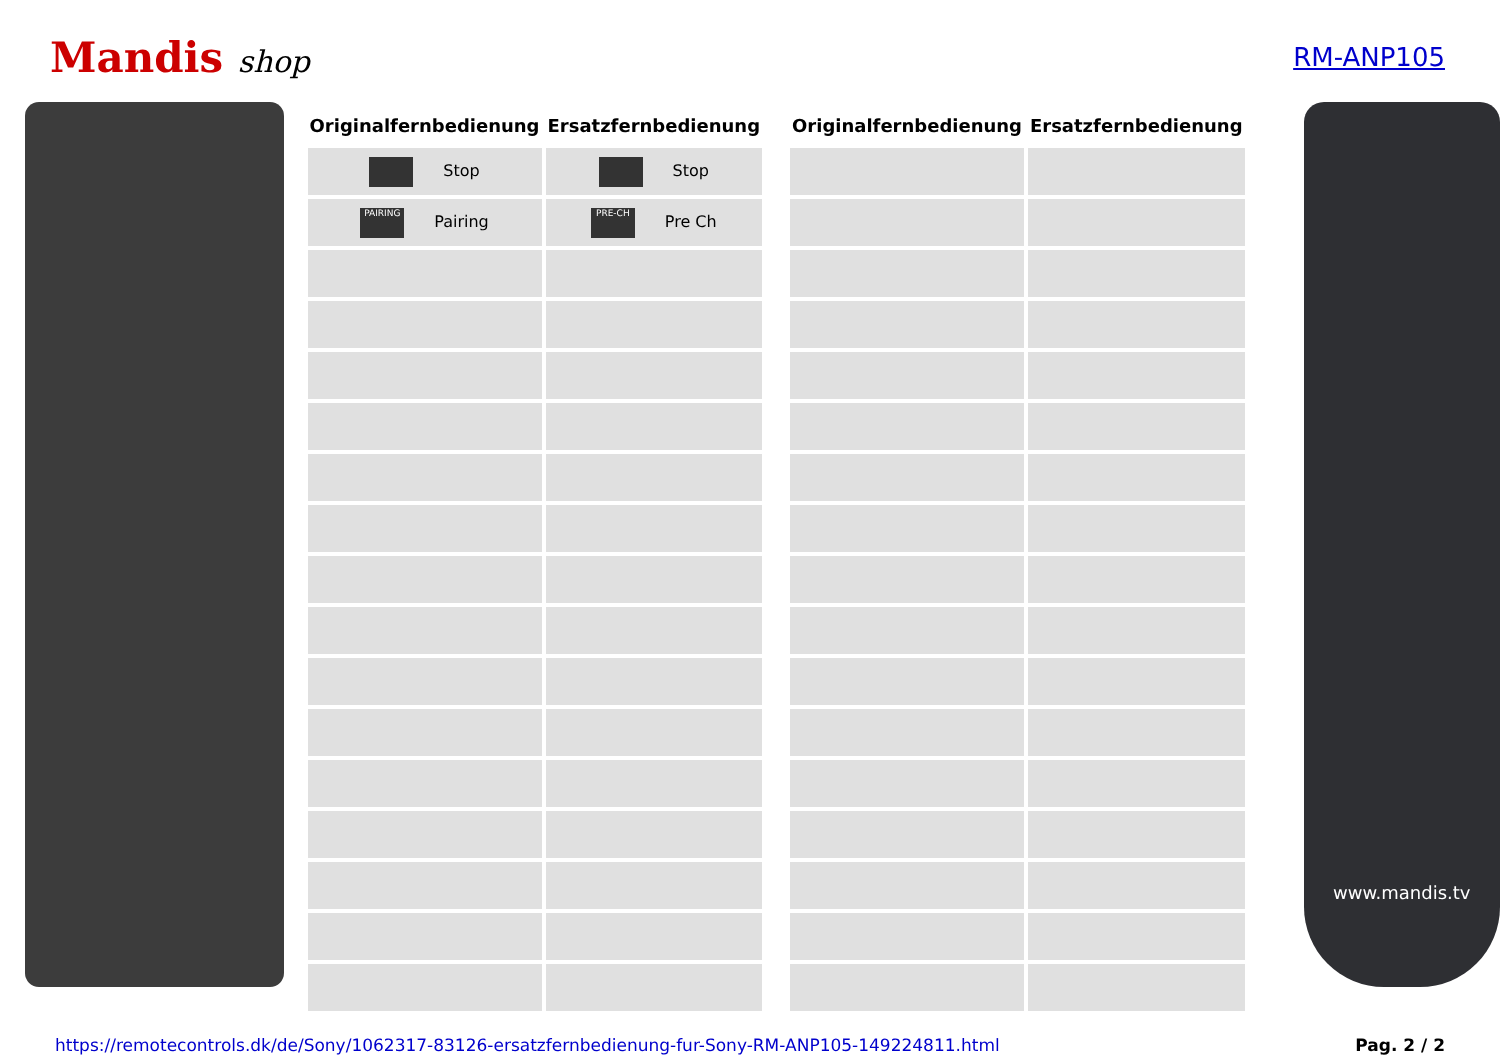Mandis shop
RM-ANP105
| Originalfernbedienung | Ersatzfernbedienung |
| --- | --- |
| Stop | Stop |
| PAIRING Pairing | PRE-CH Pre Ch |
| Originalfernbedienung | Ersatzfernbedienung |
| --- | --- |
www.mandis.tv
https://remotecontrols.dk/de/Sony/1062317-83126-ersatzfernbedienung-fur-Sony-RM-ANP105-149224811.html Pag. 2 / 2